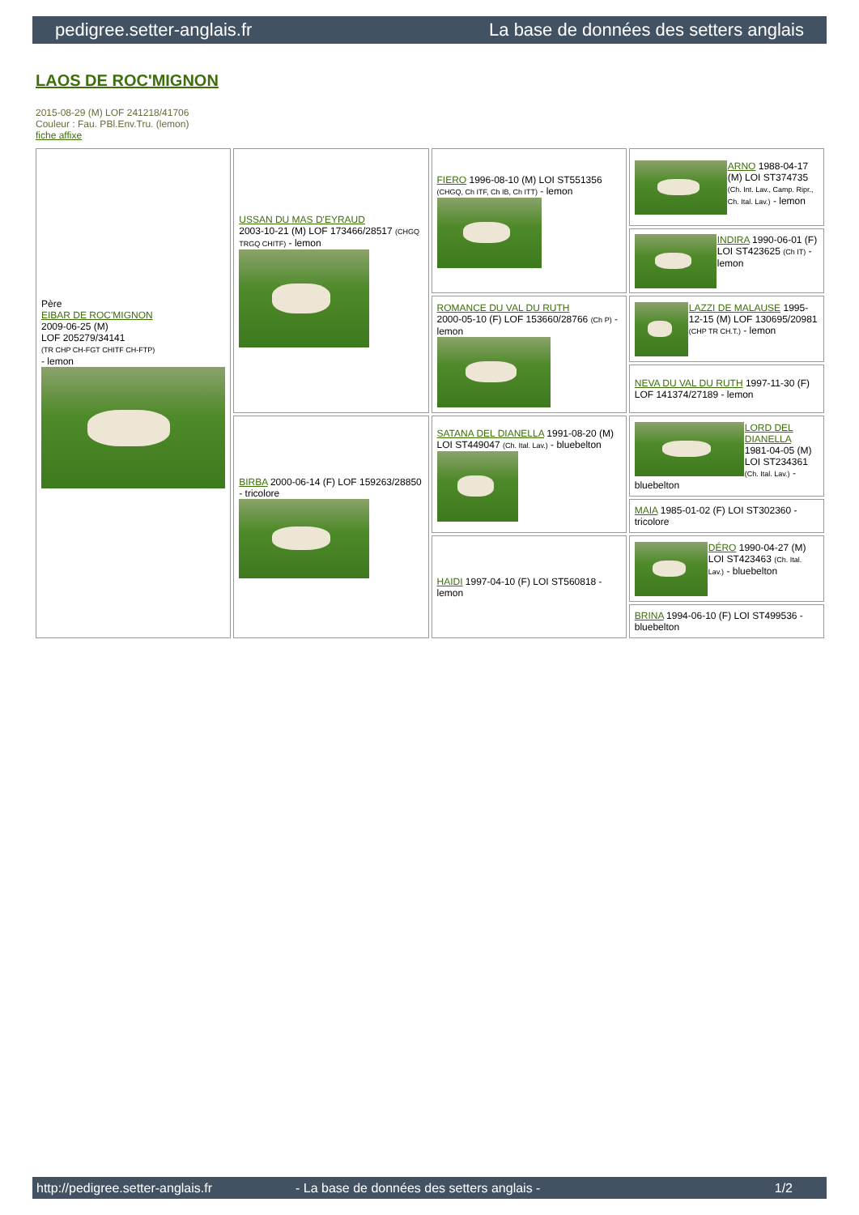pedigree.setter-anglais.fr La base de données des setters anglais
LAOS DE ROC'MIGNON
2015-08-29 (M) LOF 241218/41706
Couleur : Fau. PBl.Env.Tru. (lemon)
fiche affixe
| Père EIBAR DE ROC'MIGNON 2009-06-25 (M) LOF 205279/34141 (TR CHP CH-FGT CHITF CH-FTP) - lemon | USSAN DU MAS D'EYRAUD 2003-10-21 (M) LOF 173466/28517 (CHGQ TRGQ CHITF) - lemon | FIERO 1996-08-10 (M) LOI ST551356 (CHGQ, Ch ITF, Ch IB, Ch ITT) - lemon | ARNO 1988-04-17 (M) LOI ST374735 (Ch. Int. Lav., Camp. Ripr., Ch. Ital. Lav.) - lemon |
| | | | INDIRA 1990-06-01 (F) LOI ST423625 (Ch IT) - lemon |
| | | ROMANCE DU VAL DU RUTH 2000-05-10 (F) LOF 153660/28766 (Ch P) - lemon | LAZZI DE MALAUSE 1995-12-15 (M) LOF 130695/20981 (CHP TR CH.T.) - lemon |
| | | | NEVA DU VAL DU RUTH 1997-11-30 (F) LOF 141374/27189 - lemon |
| | BIRBA 2000-06-14 (F) LOF 159263/28850 - tricolore | SATANA DEL DIANELLA 1991-08-20 (M) LOI ST449047 (Ch. Ital. Lav.) - bluebelton | LORD DEL DIANELLA 1981-04-05 (M) LOI ST234361 (Ch. Ital. Lav.) - bluebelton |
| | | | MAIA 1985-01-02 (F) LOI ST302360 - tricolore |
| | | HAIDI 1997-04-10 (F) LOI ST560818 - lemon | DÉRO 1990-04-27 (M) LOI ST423463 (Ch. Ital. Lav.) - bluebelton |
| | | | BRINA 1994-06-10 (F) LOI ST499536 - bluebelton |
http://pedigree.setter-anglais.fr - La base de données des setters anglais - 1/2